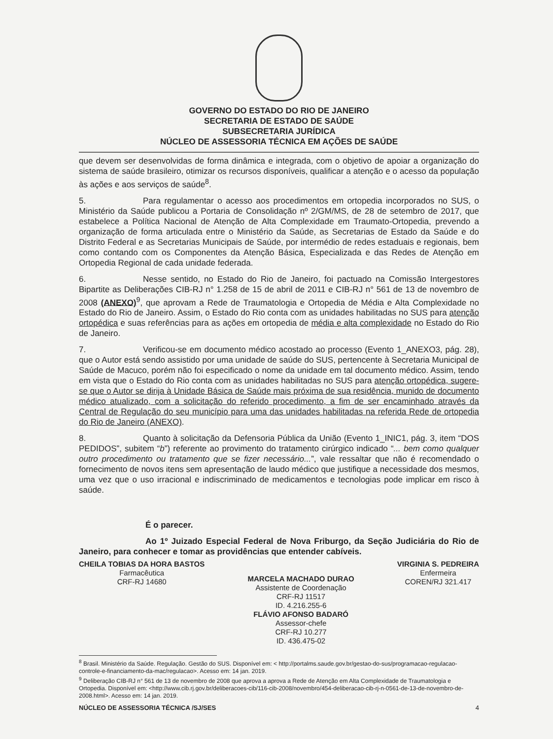GOVERNO DO ESTADO DO RIO DE JANEIRO
SECRETARIA DE ESTADO DE SAÚDE
SUBSECRETARIA JURÍDICA
NÚCLEO DE ASSESSORIA TÉCNICA EM AÇÕES DE SAÚDE
que devem ser desenvolvidas de forma dinâmica e integrada, com o objetivo de apoiar a organização do sistema de saúde brasileiro, otimizar os recursos disponíveis, qualificar a atenção e o acesso da população às ações e aos serviços de saúde<sup>8</sup>.
5. Para regulamentar o acesso aos procedimentos em ortopedia incorporados no SUS, o Ministério da Saúde publicou a Portaria de Consolidação nº 2/GM/MS, de 28 de setembro de 2017, que estabelece a Política Nacional de Atenção de Alta Complexidade em Traumato-Ortopedia, prevendo a organização de forma articulada entre o Ministério da Saúde, as Secretarias de Estado da Saúde e do Distrito Federal e as Secretarias Municipais de Saúde, por intermédio de redes estaduais e regionais, bem como contando com os Componentes da Atenção Básica, Especializada e das Redes de Atenção em Ortopedia Regional de cada unidade federada.
6. Nesse sentido, no Estado do Rio de Janeiro, foi pactuado na Comissão Intergestores Bipartite as Deliberações CIB-RJ n° 1.258 de 15 de abril de 2011 e CIB-RJ n° 561 de 13 de novembro de 2008 (ANEXO)<sup>9</sup>, que aprovam a Rede de Traumatologia e Ortopedia de Média e Alta Complexidade no Estado do Rio de Janeiro. Assim, o Estado do Rio conta com as unidades habilitadas no SUS para atenção ortopédica e suas referências para as ações em ortopedia de média e alta complexidade no Estado do Rio de Janeiro.
7. Verificou-se em documento médico acostado ao processo (Evento 1_ANEXO3, pág. 28), que o Autor está sendo assistido por uma unidade de saúde do SUS, pertencente à Secretaria Municipal de Saúde de Macuco, porém não foi especificado o nome da unidade em tal documento médico. Assim, tendo em vista que o Estado do Rio conta com as unidades habilitadas no SUS para atenção ortopédica, sugere-se que o Autor se dirija à Unidade Básica de Saúde mais próxima de sua residência, munido de documento médico atualizado, com a solicitação do referido procedimento, a fim de ser encaminhado através da Central de Regulação do seu município para uma das unidades habilitadas na referida Rede de ortopedia do Rio de Janeiro (ANEXO).
8. Quanto à solicitação da Defensoria Pública da União (Evento 1_INIC1, pág. 3, item “DOS PEDIDOS”, subitem “b”) referente ao provimento do tratamento cirúrgico indicado “... bem como qualquer outro procedimento ou tratamento que se fizer necessário...”, vale ressaltar que não é recomendado o fornecimento de novos itens sem apresentação de laudo médico que justifique a necessidade dos mesmos, uma vez que o uso irracional e indiscriminado de medicamentos e tecnologias pode implicar em risco à saúde.
É o parecer.
Ao 1º Juizado Especial Federal de Nova Friburgo, da Seção Judiciária do Rio de Janeiro, para conhecer e tomar as providências que entender cabíveis.
CHEILA TOBIAS DA HORA BASTOS
Farmacêutica
CRF-RJ 14680
MARCELA MACHADO DURAO
Assistente de Coordenação
CRF-RJ 11517
ID. 4.216.255-6
FLÁVIO AFONSO BADARÓ
Assessor-chefe
CRF-RJ 10.277
ID. 436.475-02
VIRGINIA S. PEDREIRA
Enfermeira
COREN/RJ 321.417
<sup>8</sup> Brasil. Ministério da Saúde. Regulação. Gestão do SUS. Disponível em: < http://portalms.saude.gov.br/gestao-do-sus/programacao-regulacao-controle-e-financiamento-da-mac/regulacao>. Acesso em: 14 jan. 2019.
<sup>9</sup> Deliberação CIB-RJ n° 561 de 13 de novembro de 2008 que aprova a aprova a Rede de Atenção em Alta Complexidade de Traumatologia e Ortopedia. Disponível em: <http://www.cib.rj.gov.br/deliberacoes-cib/116-cib-2008/novembro/454-deliberacao-cib-rj-n-0561-de-13-de-novembro-de-2008.html>. Acesso em: 14 jan. 2019.
NÚCLEO DE ASSESSORIA TÉCNICA /SJ/SES 4